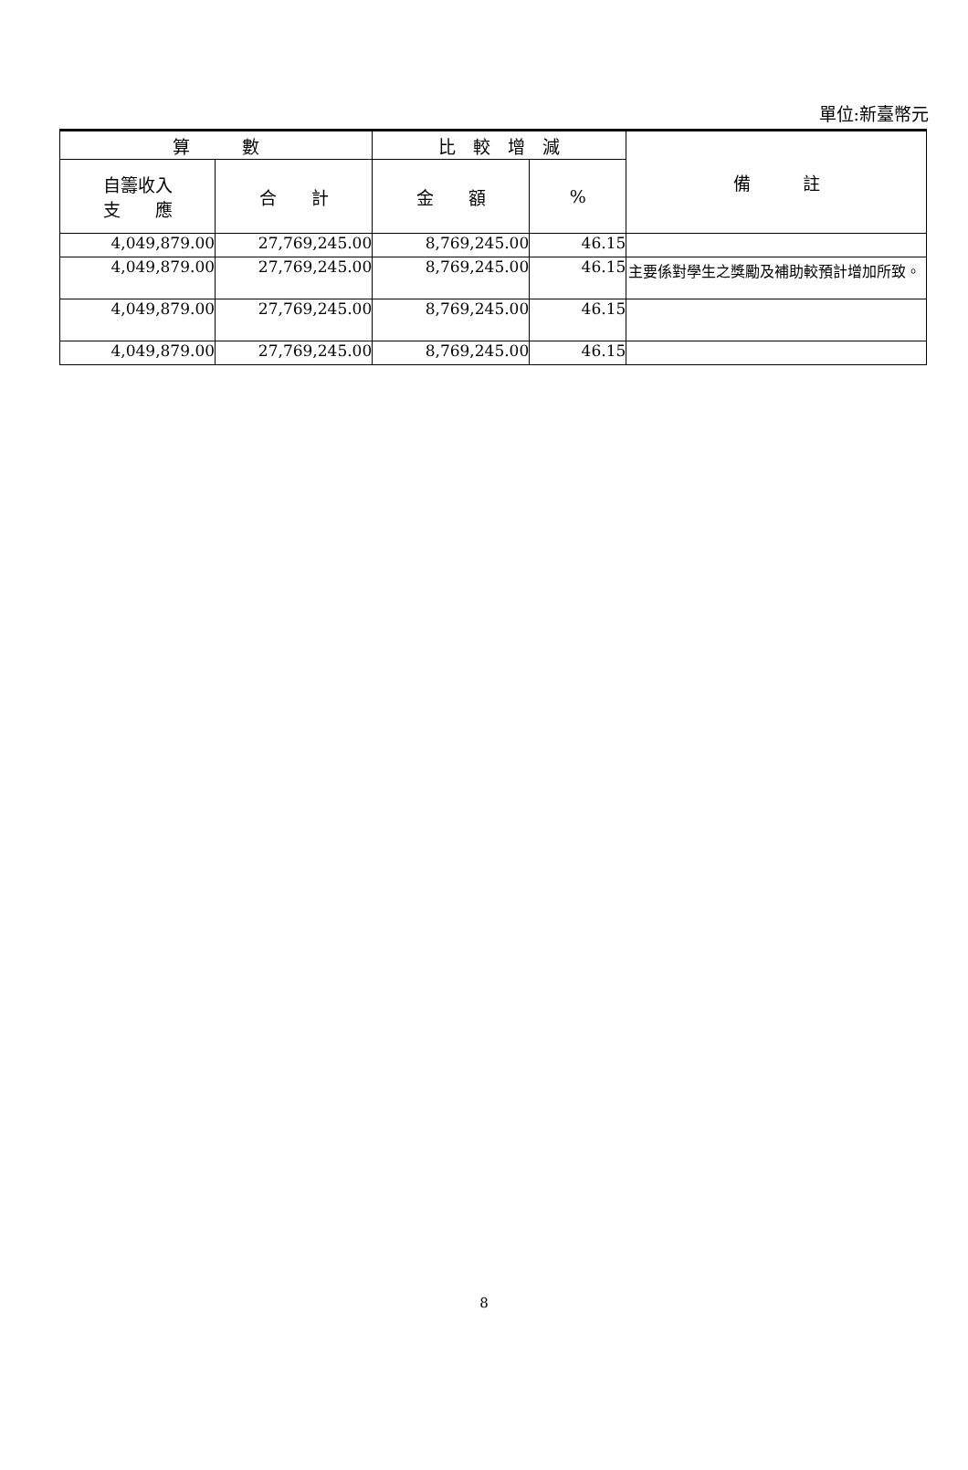單位:新臺幣元
| 算 數 | | 比 較 增 減 | | 備 註 |
| --- | --- | --- | --- | --- |
| 自籌收入 支 應 | 合 計 | 金 額 | % | |
| 4,049,879.00 | 27,769,245.00 | 8,769,245.00 | 46.15 | |
| 4,049,879.00 | 27,769,245.00 | 8,769,245.00 | 46.15 | 主要係對學生之獎勵及補助較預計增加所致。 |
| 4,049,879.00 | 27,769,245.00 | 8,769,245.00 | 46.15 | |
| 4,049,879.00 | 27,769,245.00 | 8,769,245.00 | 46.15 | |
8